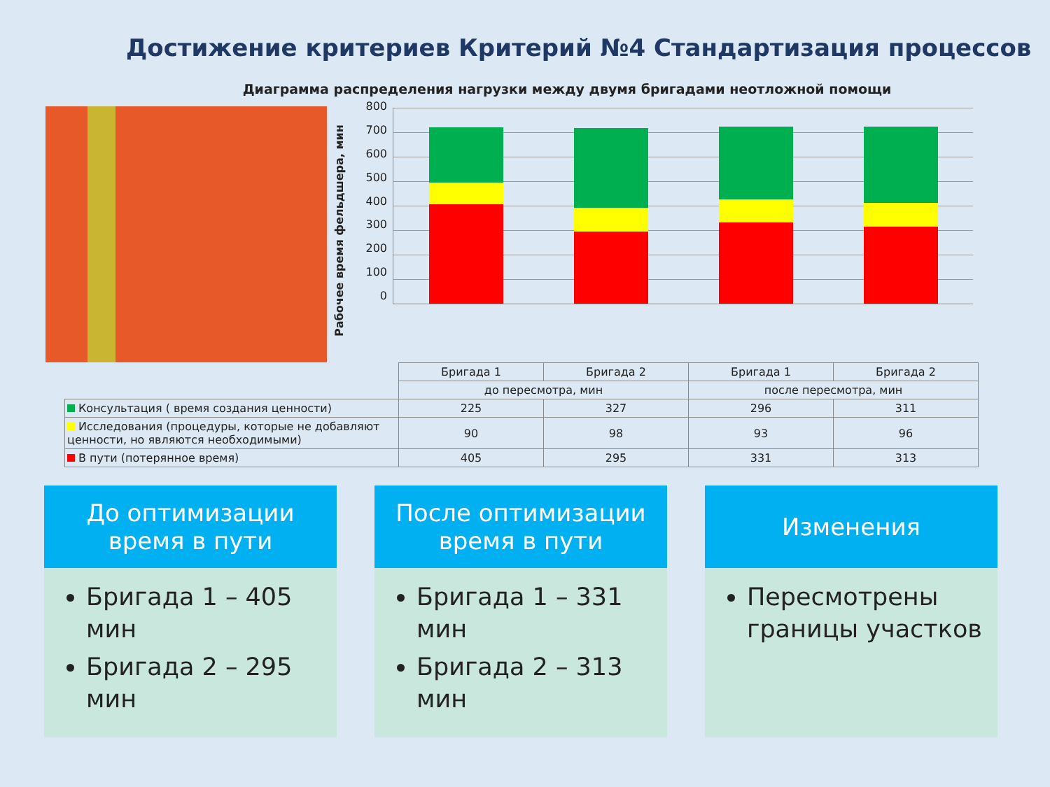Достижение критериев Критерий №4 Стандартизация процессов
Диаграмма распределения нагрузки между двумя бригадами неотложной помощи
Рабочее время фельдшера, мин
800
700
600
500
400
300
200
100
0
| | Бригада 1 | Бригада 2 | Бригада 1 | Бригада 2 |
| | до пересмотра, мин | | после пересмотра, мин | |
| Консультация ( время создания ценности) | 225 | 327 | 296 | 311 |
| Исследования (процедуры, которые не добавляют ценности, но являются необходимыми) | 90 | 98 | 93 | 96 |
| В пути (потерянное время) | 405 | 295 | 331 | 313 |
До оптимизации
время в пути
Бригада 1 – 405 мин
Бригада 2 – 295 мин
После оптимизации
время в пути
Бригада 1 – 331 мин
Бригада 2 – 313 мин
Изменения
Пересмотрены границы участков